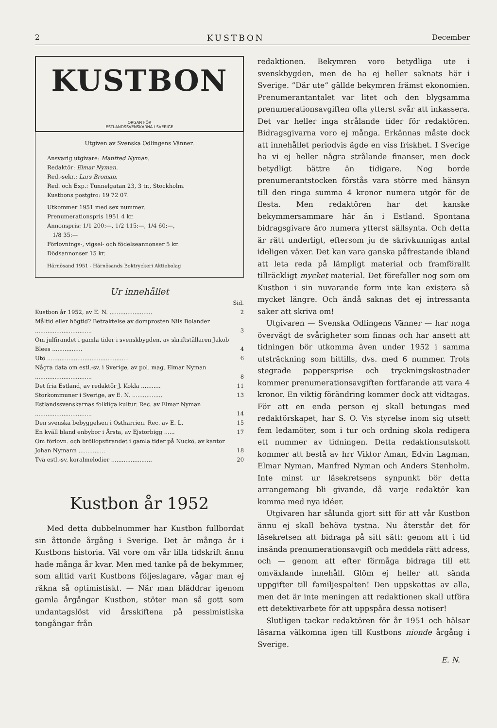2 KUSTBON December
KUSTBON
ORGAN FÖR
ESTLANDSSVENSKARNA I SVERIGE
Utgiven av Svenska Odlingens Vänner.
Ansvarig utgivare: Manfred Nyman.
Redaktör: Elmar Nyman.
Red.-sekr.: Lars Broman.
Red. och Exp.: Tunnelgatan 23, 3 tr., Stockholm.
Kustbons postgiro: 19 72 07.
Utkommer 1951 med sex nummer.
Prenumerationspris 1951 4 kr.
Annonspris: 1/1 200:—, 1/2 115:—, 1/4 60:—,
1/8 35:—
Förlovnings-, vigsel- och födelseannonser 5 kr.
Dödsannonser 15 kr.
Härnösand 1951 - Härnösands Boktryckeri Aktiebolag
Ur innehållet
| | Sid. |
| Kustbon år 1952, av E. N. ........................ | 2 |
| Måltid eller högtid? Betraktelse av domprosten Nils Bolander ................................ | 3 |
| Om julfirandet i gamla tider i svenskbygden, av skriftställaren Jakob Blees ................. | 4 |
| Utö .............................................. | 6 |
| Några data om estl.-sv. i Sverige, av pol. mag. Elmar Nyman ................................ | 8 |
| Det fria Estland, av redaktör J. Kokla ........... | 11 |
| Storkommuner i Sverige, av E. N. ................. | 13 |
| Estlandssvenskarnas folkliga kultur. Rec. av Elmar Nyman ................................ | 14 |
| Den svenska bebyggelsen i Ostharrien. Rec. av E. L. | 15 |
| En kväll bland enbybor i Årsta, av Ejstorbigg ...... | 17 |
| Om förlovn. och bröllopsfirandet i gamla tider på Nuckö, av kantor Johan Nymann ............... | 18 |
| Två estl.-sv. koralmelodier ....................... | 20 |
Kustbon år 1952
Med detta dubbelnummer har Kustbon fullbordat sin åttonde årgång i Sverige. Det är många år i Kustbons historia. Väl vore om vår lilla tidskrift ännu hade många år kvar. Men med tanke på de bekymmer, som alltid varit Kustbons följeslagare, vågar man ej räkna så optimistiskt. — När man bläddrar igenom gamla årgångar Kustbon, stöter man så gott som undantagslöst vid årsskiftena på pessimistiska tongångar från
redaktionen. Bekymren voro betydliga ute i svenskbygden, men de ha ej heller saknats här i Sverige. ”Där ute” gällde bekymren främst ekonomien. Prenumerantantalet var litet och den blygsamma prenumerationsavgiften ofta ytterst svår att inkassera. Det var heller inga strålande tider för redaktören. Bidragsgivarna voro ej många. Erkännas måste dock att innehållet periodvis ägde en viss friskhet. I Sverige ha vi ej heller några strålande finanser, men dock betydligt bättre än tidigare. Nog borde prenumerantstocken förstås vara större med hänsyn till den ringa summa 4 kronor numera utgör för de flesta. Men redaktören har det kanske bekymmersammare här än i Estland. Spontana bidragsgivare äro numera ytterst sällsynta. Och detta är rätt underligt, eftersom ju de skrivkunnigas antal ideligen växer. Det kan vara ganska påfrestande ibland att leta reda på lämpligt material och framförallt tillräckligt mycket material. Det förefaller nog som om Kustbon i sin nuvarande form inte kan existera så mycket längre. Och ändå saknas det ej intressanta saker att skriva om!
Utgivaren — Svenska Odlingens Vänner — har noga övervägt de svårigheter som finnas och har ansett att tidningen bör utkomma även under 1952 i samma utsträckning som hittills, dvs. med 6 nummer. Trots stegrade pappersprise och tryckningskostnader kommer prenumerationsavgiften fortfarande att vara 4 kronor. En viktig förändring kommer dock att vidtagas. För att en enda person ej skall betungas med redaktörskapet, har S. O. V:s styrelse inom sig utsett fem ledamöter, som i tur och ordning skola redigera ett nummer av tidningen. Detta redaktionsutskott kommer att bestå av hrr Viktor Aman, Edvin Lagman, Elmar Nyman, Manfred Nyman och Anders Stenholm. Inte minst ur läsekretsens synpunkt bör detta arrangemang bli givande, då varje redaktör kan komma med nya idéer.
Utgivaren har sålunda gjort sitt för att vår Kustbon ännu ej skall behöva tystna. Nu återstår det för läsekretsen att bidraga på sitt sätt: genom att i tid insända prenumerationsavgift och meddela rätt adress, och — genom att efter förmåga bidraga till ett omväxlande innehåll. Glöm ej heller att sända uppgifter till familjespalten! Den uppskattas av alla, men det är inte meningen att redaktionen skall utföra ett detektivarbete för att uppspåra dessa notiser!
Slutligen tackar redaktören för år 1951 och hälsar läsarna välkomna igen till Kustbons nionde årgång i Sverige.
E. N.